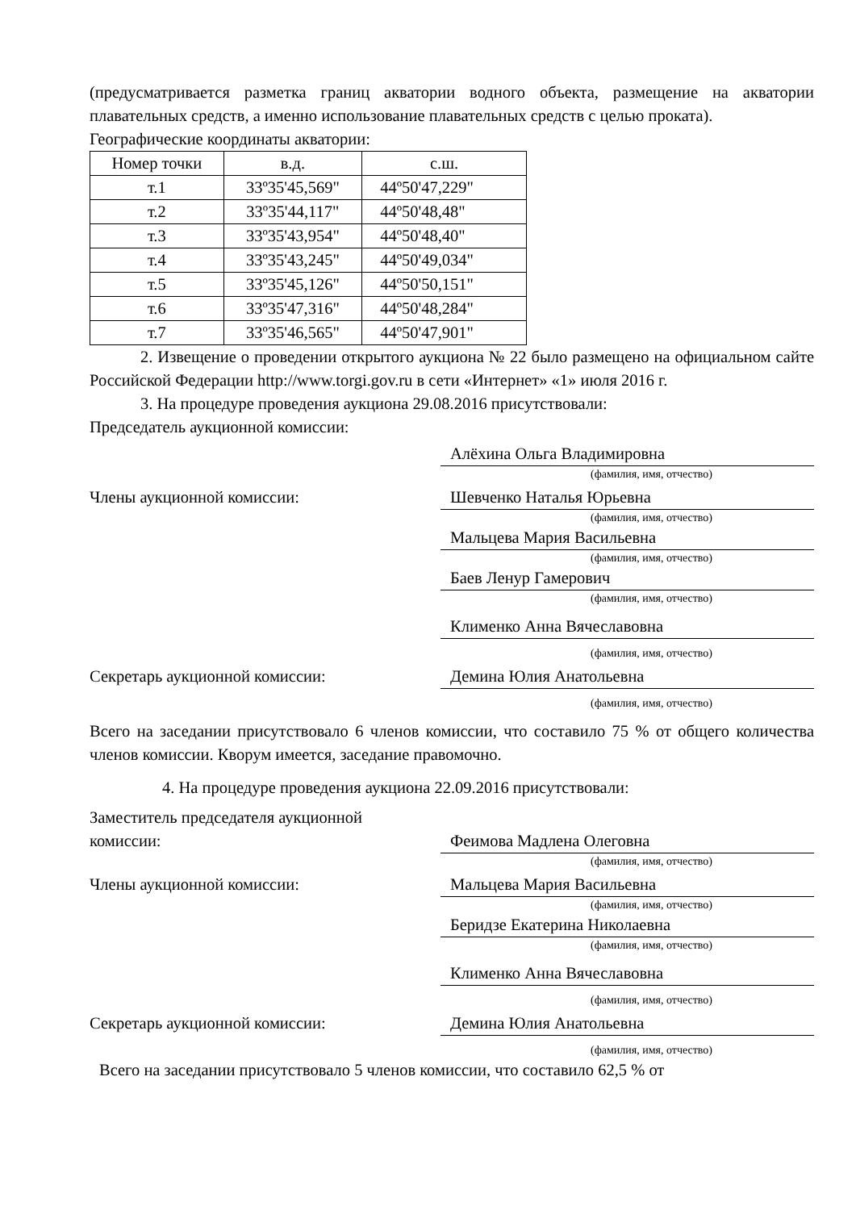(предусматривается разметка границ акватории водного объекта, размещение на акватории плавательных средств, а именно использование плавательных средств с целью проката).
Географические координаты акватории:
| Номер точки | в.д. | с.ш. |
| т.1 | 33º35'45,569" | 44º50'47,229" |
| т.2 | 33º35'44,117" | 44º50'48,48" |
| т.3 | 33º35'43,954" | 44º50'48,40" |
| т.4 | 33º35'43,245" | 44º50'49,034" |
| т.5 | 33º35'45,126" | 44º50'50,151" |
| т.6 | 33º35'47,316" | 44º50'48,284" |
| т.7 | 33º35'46,565" | 44º50'47,901" |
2. Извещение о проведении открытого аукциона № 22 было размещено на официальном сайте Российской Федерации http://www.torgi.gov.ru в сети «Интернет» «1» июля 2016 г.
3. На процедуре проведения аукциона 29.08.2016 присутствовали:
Председатель аукционной комиссии:
Алёхина Ольга Владимировна
(фамилия, имя, отчество)
Члены аукционной комиссии: Шевченко Наталья Юрьевна
(фамилия, имя, отчество)
Мальцева Мария Васильевна
(фамилия, имя, отчество)
Баев Ленур Гамерович
(фамилия, имя, отчество)
Клименко Анна Вячеславовна
(фамилия, имя, отчество)
Секретарь аукционной комиссии: Демина Юлия Анатольевна
(фамилия, имя, отчество)
Всего на заседании присутствовало 6 членов комиссии, что составило 75 % от общего количества членов комиссии. Кворум имеется, заседание правомочно.
4. На процедуре проведения аукциона 22.09.2016 присутствовали:
Заместитель председателя аукционной
комиссии:
Феимова Мадлена Олеговна
(фамилия, имя, отчество)
Члены аукционной комиссии: Мальцева Мария Васильевна
(фамилия, имя, отчество)
Беридзе Екатерина Николаевна
(фамилия, имя, отчество)
Клименко Анна Вячеславовна
(фамилия, имя, отчество)
Секретарь аукционной комиссии: Демина Юлия Анатольевна
(фамилия, имя, отчество)
Всего на заседании присутствовало 5 членов комиссии, что составило 62,5 % от